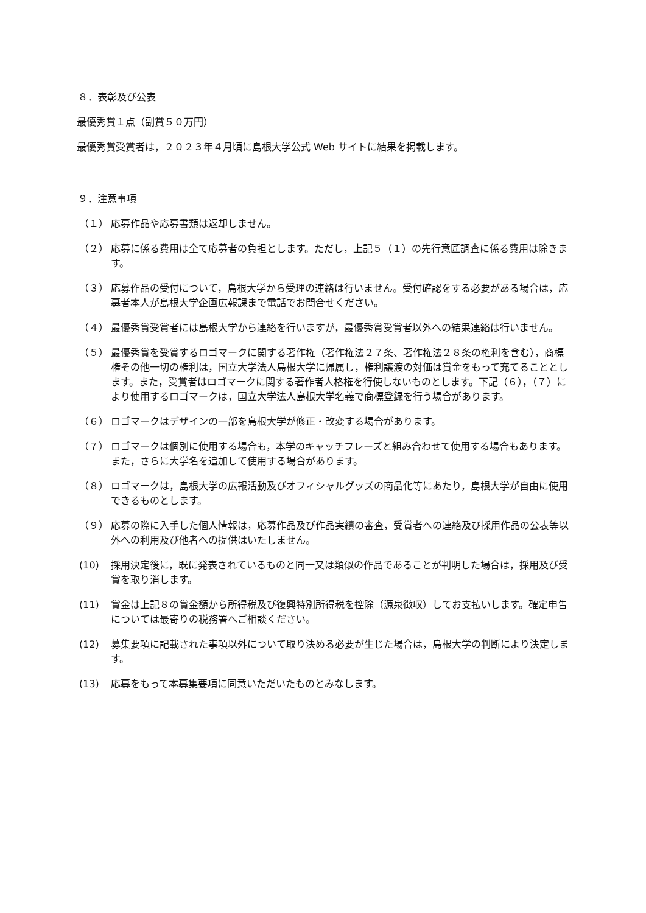８．表彰及び公表
最優秀賞１点（副賞５０万円）
最優秀賞受賞者は，２０２３年４月頃に島根大学公式 Web サイトに結果を掲載します。
９．注意事項
（１） 応募作品や応募書類は返却しません。
（２） 応募に係る費用は全て応募者の負担とします。ただし，上記５（１）の先行意匠調査に係る費用は除きます。
（３） 応募作品の受付について，島根大学から受理の連絡は行いません。受付確認をする必要がある場合は，応募者本人が島根大学企画広報課まで電話でお問合せください。
（４） 最優秀賞受賞者には島根大学から連絡を行いますが，最優秀賞受賞者以外への結果連絡は行いません。
（５） 最優秀賞を受賞するロゴマークに関する著作権（著作権法２７条、著作権法２８条の権利を含む），商標権その他一切の権利は，国立大学法人島根大学に帰属し，権利譲渡の対価は賞金をもって充てることとします。また，受賞者はロゴマークに関する著作者人格権を行使しないものとします。下記（６），（７）により使用するロゴマークは，国立大学法人島根大学名義で商標登録を行う場合があります。
（６） ロゴマークはデザインの一部を島根大学が修正・改変する場合があります。
（７） ロゴマークは個別に使用する場合も，本学のキャッチフレーズと組み合わせて使用する場合もあります。また，さらに大学名を追加して使用する場合があります。
（８） ロゴマークは，島根大学の広報活動及びオフィシャルグッズの商品化等にあたり，島根大学が自由に使用できるものとします。
（９） 応募の際に入手した個人情報は，応募作品及び作品実績の審査，受賞者への連絡及び採用作品の公表等以外への利用及び他者への提供はいたしません。
(10) 採用決定後に，既に発表されているものと同一又は類似の作品であることが判明した場合は，採用及び受賞を取り消します。
(11) 賞金は上記８の賞金額から所得税及び復興特別所得税を控除（源泉徴収）してお支払いします。確定申告については最寄りの税務署へご相談ください。
(12) 募集要項に記載された事項以外について取り決める必要が生じた場合は，島根大学の判断により決定します。
(13) 応募をもって本募集要項に同意いただいたものとみなします。